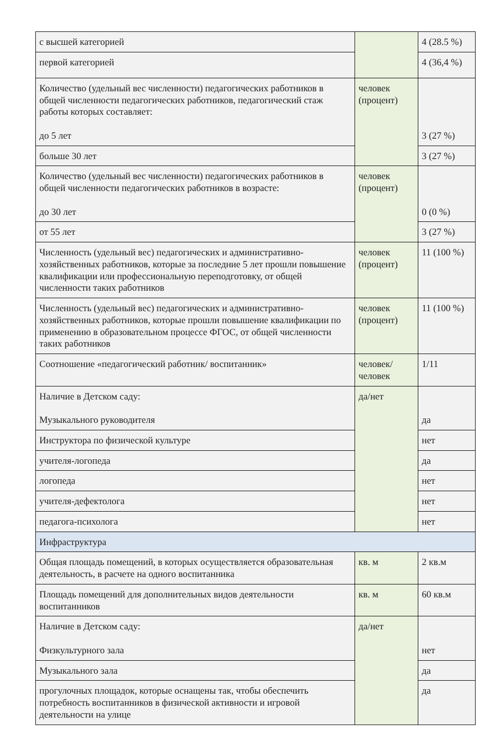| с высшей категорией | | 4 (28.5 %) |
| первой категорией | | 4 (36,4 %) |
| Количество (удельный вес численности) педагогических работников в общей численности педагогических работников, педагогический стаж работы которых составляет: до 5 лет | человек (процент) | 3 (27 %) |
| больше 30 лет | | 3 (27 %) |
| Количество (удельный вес численности) педагогических работников в общей численности педагогических работников в возрасте: до 30 лет | человек (процент) | 0 (0 %) |
| от 55 лет | | 3 (27 %) |
| Численность (удельный вес) педагогических и административно-хозяйственных работников, которые за последние 5 лет прошли повышение квалификации или профессиональную переподготовку, от общей численности таких работников | человек (процент) | 11 (100 %) |
| Численность (удельный вес) педагогических и административно-хозяйственных работников, которые прошли повышение квалификации по применению в образовательном процессе ФГОС, от общей численности таких работников | человек (процент) | 11 (100 %) |
| Соотношение «педагогический работник/ воспитанник» | человек/ человек | 1/11 |
| Наличие в Детском саду: Музыкального руководителя | да/нет | да |
| Инструктора по физической культуре | | нет |
| учителя-логопеда | | да |
| логопеда | | нет |
| учителя-дефектолога | | нет |
| педагога-психолога | | нет |
| Инфраструктура | | |
| Общая площадь помещений, в которых осуществляется образовательная деятельность, в расчете на одного воспитанника | кв. м | 2 кв.м |
| Площадь помещений для дополнительных видов деятельности воспитанников | кв. м | 60 кв.м |
| Наличие в Детском саду: Физкультурного зала | да/нет | нет |
| Музыкального зала | | да |
| прогулочных площадок, которые оснащены так, чтобы обеспечить потребность воспитанников в физической активности и игровой деятельности на улице | | да |